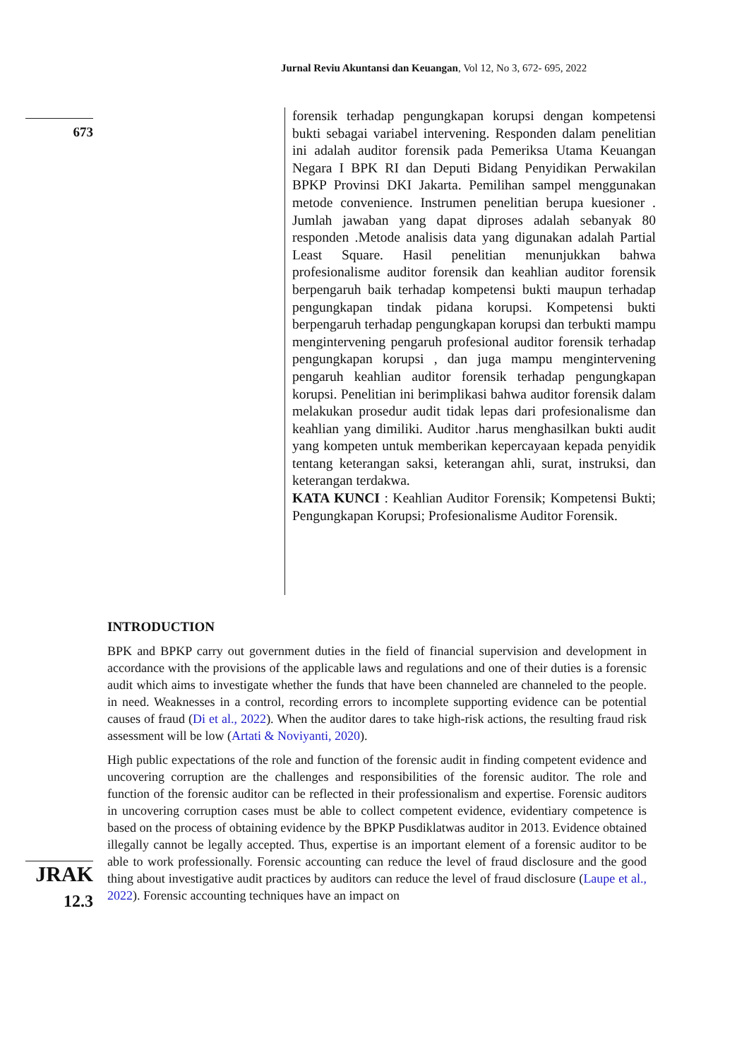Jurnal Reviu Akuntansi dan Keuangan, Vol 12, No 3, 672- 695, 2022
673
forensik terhadap pengungkapan korupsi dengan kompetensi bukti sebagai variabel intervening. Responden dalam penelitian ini adalah auditor forensik pada Pemeriksa Utama Keuangan Negara I BPK RI dan Deputi Bidang Penyidikan Perwakilan BPKP Provinsi DKI Jakarta. Pemilihan sampel menggunakan metode convenience. Instrumen penelitian berupa kuesioner . Jumlah jawaban yang dapat diproses adalah sebanyak 80 responden .Metode analisis data yang digunakan adalah Partial Least Square. Hasil penelitian menunjukkan bahwa profesionalisme auditor forensik dan keahlian auditor forensik berpengaruh baik terhadap kompetensi bukti maupun terhadap pengungkapan tindak pidana korupsi. Kompetensi bukti berpengaruh terhadap pengungkapan korupsi dan terbukti mampu mengintervening pengaruh profesional auditor forensik terhadap pengungkapan korupsi , dan juga mampu mengintervening pengaruh keahlian auditor forensik terhadap pengungkapan korupsi. Penelitian ini berimplikasi bahwa auditor forensik dalam melakukan prosedur audit tidak lepas dari profesionalisme dan keahlian yang dimiliki. Auditor .harus menghasilkan bukti audit yang kompeten untuk memberikan kepercayaan kepada penyidik tentang keterangan saksi, keterangan ahli, surat, instruksi, dan keterangan terdakwa.
KATA KUNCI : Keahlian Auditor Forensik; Kompetensi Bukti; Pengungkapan Korupsi; Profesionalisme Auditor Forensik.
INTRODUCTION
BPK and BPKP carry out government duties in the field of financial supervision and development in accordance with the provisions of the applicable laws and regulations and one of their duties is a forensic audit which aims to investigate whether the funds that have been channeled are channeled to the people. in need. Weaknesses in a control, recording errors to incomplete supporting evidence can be potential causes of fraud (Di et al., 2022). When the auditor dares to take high-risk actions, the resulting fraud risk assessment will be low (Artati & Noviyanti, 2020).
High public expectations of the role and function of the forensic audit in finding competent evidence and uncovering corruption are the challenges and responsibilities of the forensic auditor. The role and function of the forensic auditor can be reflected in their professionalism and expertise. Forensic auditors in uncovering corruption cases must be able to collect competent evidence, evidentiary competence is based on the process of obtaining evidence by the BPKP Pusdiklatwas auditor in 2013. Evidence obtained illegally cannot be legally accepted. Thus, expertise is an important element of a forensic auditor to be able to work professionally. Forensic accounting can reduce the level of fraud disclosure and the good thing about investigative audit practices by auditors can reduce the level of fraud disclosure (Laupe et al., 2022). Forensic accounting techniques have an impact on
JRAK
12.3